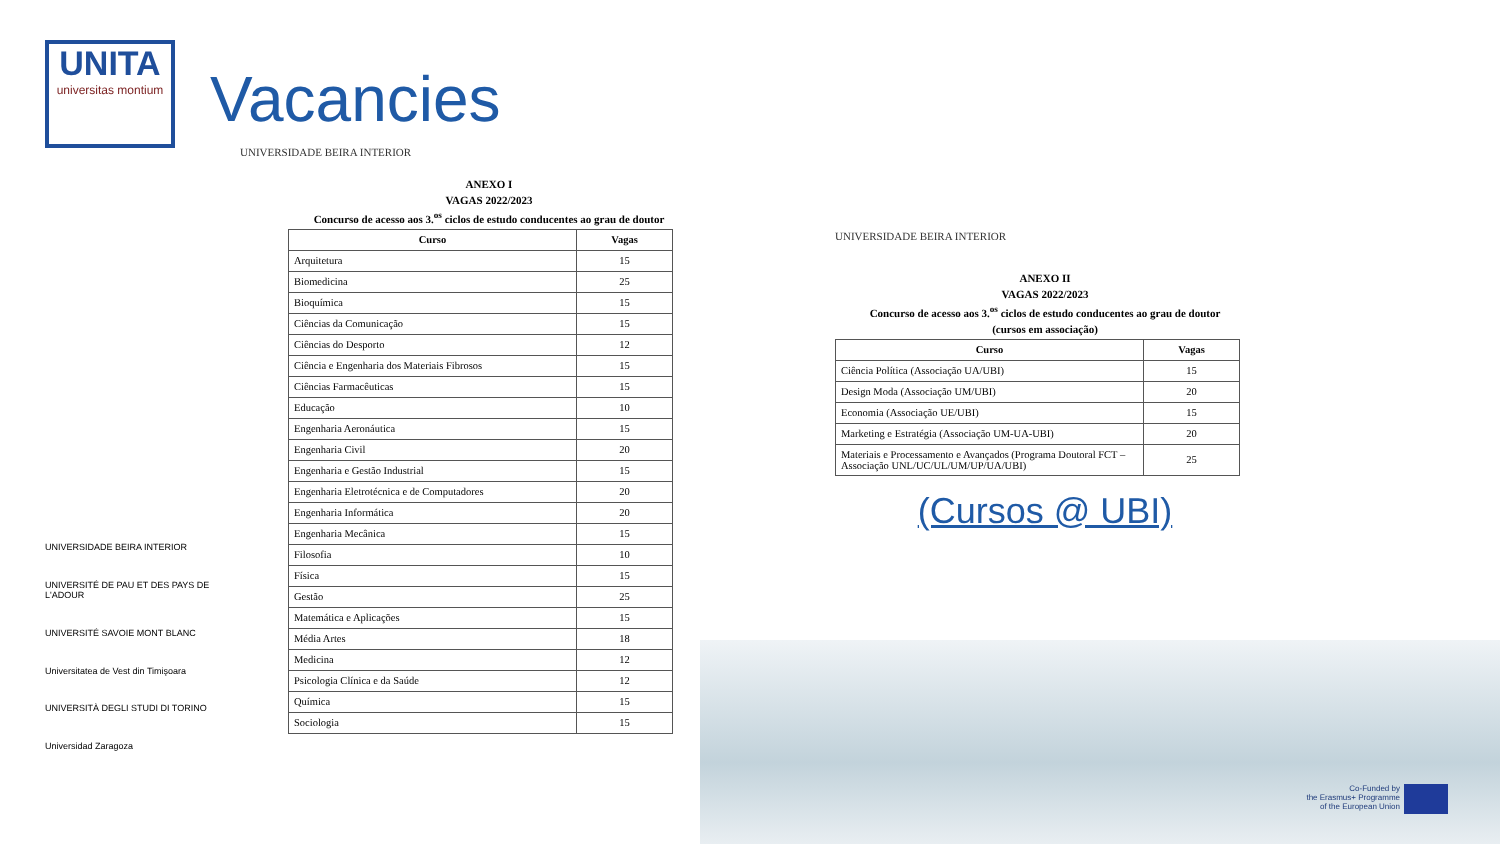UNITA
universitas montium
UNIVERSIDADE BEIRA INTERIOR
UNIVERSITÉ DE PAU ET DES PAYS DE L'ADOUR
UNIVERSITÉ SAVOIE MONT BLANC
Universitatea de Vest din Timişoara
UNIVERSITÀ DEGLI STUDI DI TORINO
Universidad Zaragoza
Vacancies
UNIVERSIDADE BEIRA INTERIOR
ANEXO I
VAGAS 2022/2023
Concurso de acesso aos 3.<sup>os</sup> ciclos de estudo conducentes ao grau de doutor
| Curso | Vagas |
| --- | --- |
| Arquitetura | 15 |
| Biomedicina | 25 |
| Bioquímica | 15 |
| Ciências da Comunicação | 15 |
| Ciências do Desporto | 12 |
| Ciência e Engenharia dos Materiais Fibrosos | 15 |
| Ciências Farmacêuticas | 15 |
| Educação | 10 |
| Engenharia Aeronáutica | 15 |
| Engenharia Civil | 20 |
| Engenharia e Gestão Industrial | 15 |
| Engenharia Eletrotécnica e de Computadores | 20 |
| Engenharia Informática | 20 |
| Engenharia Mecânica | 15 |
| Filosofia | 10 |
| Física | 15 |
| Gestão | 25 |
| Matemática e Aplicações | 15 |
| Média Artes | 18 |
| Medicina | 12 |
| Psicologia Clínica e da Saúde | 12 |
| Química | 15 |
| Sociologia | 15 |
UNIVERSIDADE BEIRA INTERIOR
ANEXO II
VAGAS 2022/2023
Concurso de acesso aos 3.<sup>os</sup> ciclos de estudo conducentes ao grau de doutor
(cursos em associação)
| Curso | Vagas |
| --- | --- |
| Ciência Política (Associação UA/UBI) | 15 |
| Design Moda (Associação UM/UBI) | 20 |
| Economia (Associação UE/UBI) | 15 |
| Marketing e Estratégia (Associação UM-UA-UBI) | 20 |
| Materiais e Processamento e Avançados (Programa Doutoral FCT – Associação UNL/UC/UL/UM/UP/UA/UBI) | 25 |
(Cursos @ UBI)
Co-Funded by
the Erasmus+ Programme
of the European Union